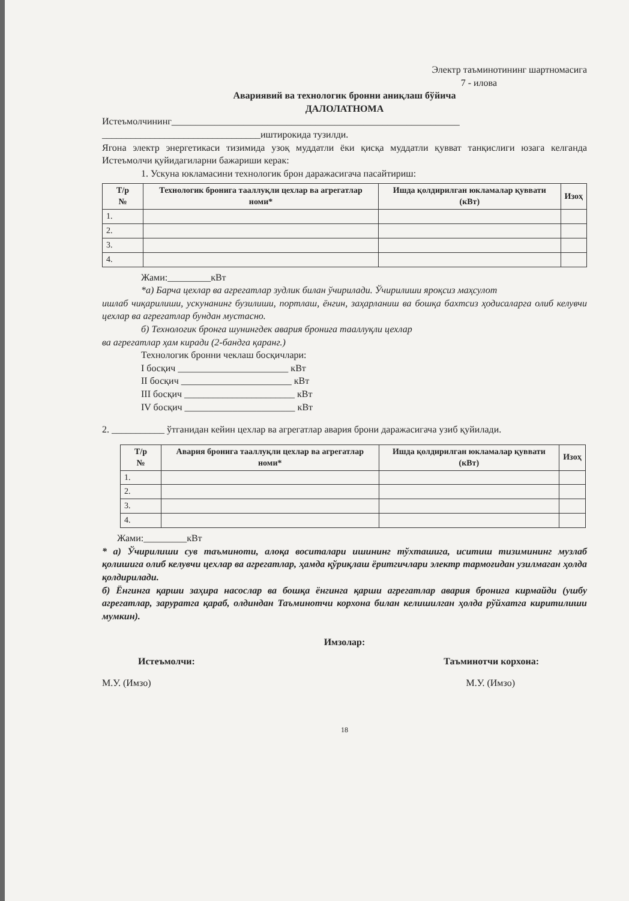Электр таъминотининг шартномасига
7 - илова
Авариявий ва технологик бронни аниқлаш бўйича
ДАЛОЛАТНОМА
Истеъмолчининг____________________________________________________________
_________________________________иштирокида тузилди.
Ягона электр энергетикаси тизимида узоқ муддатли ёки қисқа муддатли қувват танқислиги юзага келганда Истеъмолчи қуйидагиларни бажариши керак:
1. Ускуна юкламасини технологик брон даражасигача пасайтириш:
| Т/р № | Технологик бронига тааллуқли цехлар ва агрегатлар номи* | Ишда қолдирилган юкламалар қуввати (кВт) | Изоҳ |
| --- | --- | --- | --- |
| 1. | | | |
| 2. | | | |
| 3. | | | |
| 4. | | | |
Жами:_________кВт
*а) Барча цехлар ва агрегатлар зудлик билан ўчирилади. Ўчирилиши яроқсиз маҳсулот
ишлаб чиқарилиши, ускунанинг бузилиши, портлаш, ёнгин, заҳарланиш ва бошқа бахтсиз ҳодисаларга олиб келувчи цехлар ва агрегатлар бундан мустасно.
б) Технологик бронга шунингдек авария бронига тааллуқли цехлар
ва агрегатлар ҳам киради (2-бандга қаранг.)
Технологик бронни чеклаш босқичлари:
I босқич _______________________ кВт
II босқич _______________________ кВт
III босқич _______________________ кВт
IV босқич _______________________ кВт
2. ___________ ўтганидан кейин цехлар ва агрегатлар авария брони даражасигача узиб қуйилади.
| Т/р № | Авария бронига тааллуқли цехлар ва агрегатлар номи* | Ишда қолдирилган юкламалар қуввати (кВт) | Изоҳ |
| --- | --- | --- | --- |
| 1. | | | |
| 2. | | | |
| 3. | | | |
| 4. | | | |
Жами:_________кВт
* а) Ўчирилиши сув таъминоти, алоқа воситалари ишининг тўхташига, иситиш тизимининг музлаб қолишига олиб келувчи цехлар ва агрегатлар, ҳамда қўриқлаш ёритгичлари электр тармоғидан узилмаган ҳолда қолдирилади.
б) Ёнгинга қарши заҳира насослар ва бошқа ёнгинга қарши агрегатлар авария бронига кирмайди (ушбу агрегатлар, заруратга қараб, олдиндан Таъминотчи корхона билан келишилган ҳолда рўйхатга киритилиши мумкин).
Имзолар:
Истеъмолчи: Таъминотчи корхона:
М.У. (Имзо) М.У. (Имзо)
18